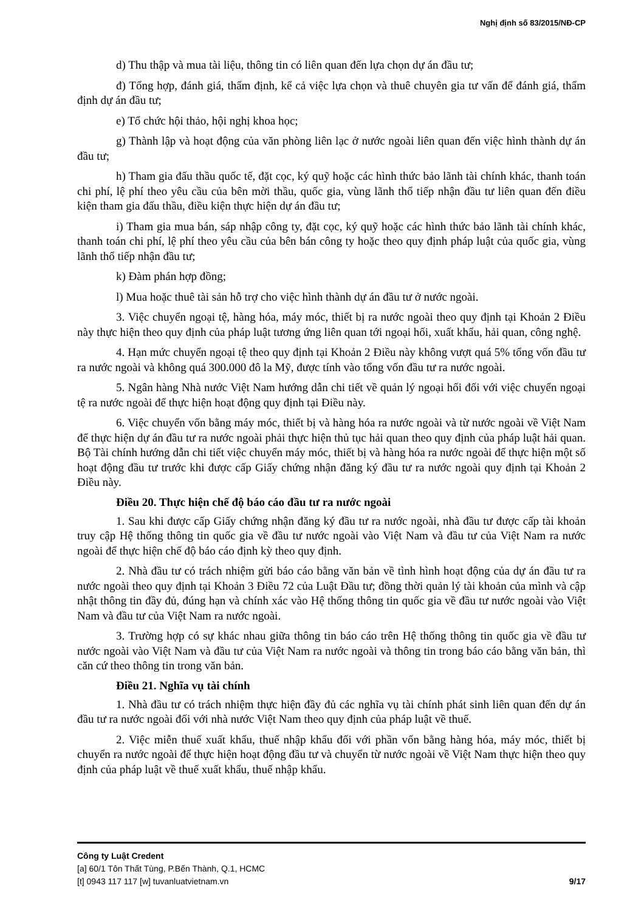Nghị định số 83/2015/NĐ-CP
d) Thu thập và mua tài liệu, thông tin có liên quan đến lựa chọn dự án đầu tư;
đ) Tổng hợp, đánh giá, thẩm định, kể cả việc lựa chọn và thuê chuyên gia tư vấn để đánh giá, thẩm định dự án đầu tư;
e) Tổ chức hội thảo, hội nghị khoa học;
g) Thành lập và hoạt động của văn phòng liên lạc ở nước ngoài liên quan đến việc hình thành dự án đầu tư;
h) Tham gia đấu thầu quốc tế, đặt cọc, ký quỹ hoặc các hình thức bảo lãnh tài chính khác, thanh toán chi phí, lệ phí theo yêu cầu của bên mời thầu, quốc gia, vùng lãnh thổ tiếp nhận đầu tư liên quan đến điều kiện tham gia đấu thầu, điều kiện thực hiện dự án đầu tư;
i) Tham gia mua bán, sáp nhập công ty, đặt cọc, ký quỹ hoặc các hình thức bảo lãnh tài chính khác, thanh toán chi phí, lệ phí theo yêu cầu của bên bán công ty hoặc theo quy định pháp luật của quốc gia, vùng lãnh thổ tiếp nhận đầu tư;
k) Đàm phán hợp đồng;
l) Mua hoặc thuê tài sản hỗ trợ cho việc hình thành dự án đầu tư ở nước ngoài.
3. Việc chuyển ngoại tệ, hàng hóa, máy móc, thiết bị ra nước ngoài theo quy định tại Khoản 2 Điều này thực hiện theo quy định của pháp luật tương ứng liên quan tới ngoại hối, xuất khẩu, hải quan, công nghệ.
4. Hạn mức chuyển ngoại tệ theo quy định tại Khoản 2 Điều này không vượt quá 5% tổng vốn đầu tư ra nước ngoài và không quá 300.000 đô la Mỹ, được tính vào tổng vốn đầu tư ra nước ngoài.
5. Ngân hàng Nhà nước Việt Nam hướng dẫn chi tiết về quản lý ngoại hối đối với việc chuyển ngoại tệ ra nước ngoài để thực hiện hoạt động quy định tại Điều này.
6. Việc chuyển vốn bằng máy móc, thiết bị và hàng hóa ra nước ngoài và từ nước ngoài về Việt Nam để thực hiện dự án đầu tư ra nước ngoài phải thực hiện thủ tục hải quan theo quy định của pháp luật hải quan. Bộ Tài chính hướng dẫn chi tiết việc chuyển máy móc, thiết bị và hàng hóa ra nước ngoài để thực hiện một số hoạt động đầu tư trước khi được cấp Giấy chứng nhận đăng ký đầu tư ra nước ngoài quy định tại Khoản 2 Điều này.
Điều 20. Thực hiện chế độ báo cáo đầu tư ra nước ngoài
1. Sau khi được cấp Giấy chứng nhận đăng ký đầu tư ra nước ngoài, nhà đầu tư được cấp tài khoản truy cập Hệ thống thông tin quốc gia về đầu tư nước ngoài vào Việt Nam và đầu tư của Việt Nam ra nước ngoài để thực hiện chế độ báo cáo định kỳ theo quy định.
2. Nhà đầu tư có trách nhiệm gửi báo cáo bằng văn bản về tình hình hoạt động của dự án đầu tư ra nước ngoài theo quy định tại Khoản 3 Điều 72 của Luật Đầu tư; đồng thời quản lý tài khoản của mình và cập nhật thông tin đầy đủ, đúng hạn và chính xác vào Hệ thống thông tin quốc gia về đầu tư nước ngoài vào Việt Nam và đầu tư của Việt Nam ra nước ngoài.
3. Trường hợp có sự khác nhau giữa thông tin báo cáo trên Hệ thống thông tin quốc gia về đầu tư nước ngoài vào Việt Nam và đầu tư của Việt Nam ra nước ngoài và thông tin trong báo cáo bằng văn bản, thì căn cứ theo thông tin trong văn bản.
Điều 21. Nghĩa vụ tài chính
1. Nhà đầu tư có trách nhiệm thực hiện đầy đủ các nghĩa vụ tài chính phát sinh liên quan đến dự án đầu tư ra nước ngoài đối với nhà nước Việt Nam theo quy định của pháp luật về thuế.
2. Việc miễn thuế xuất khẩu, thuế nhập khẩu đối với phần vốn bằng hàng hóa, máy móc, thiết bị chuyển ra nước ngoài để thực hiện hoạt động đầu tư và chuyển từ nước ngoài về Việt Nam thực hiện theo quy định của pháp luật về thuế xuất khẩu, thuế nhập khẩu.
Công ty Luật Credent
[a] 60/1 Tôn Thất Tùng, P.Bến Thành, Q.1, HCMC
[t] 0943 117 117 [w] tuvanluatvietnam.vn 9/17